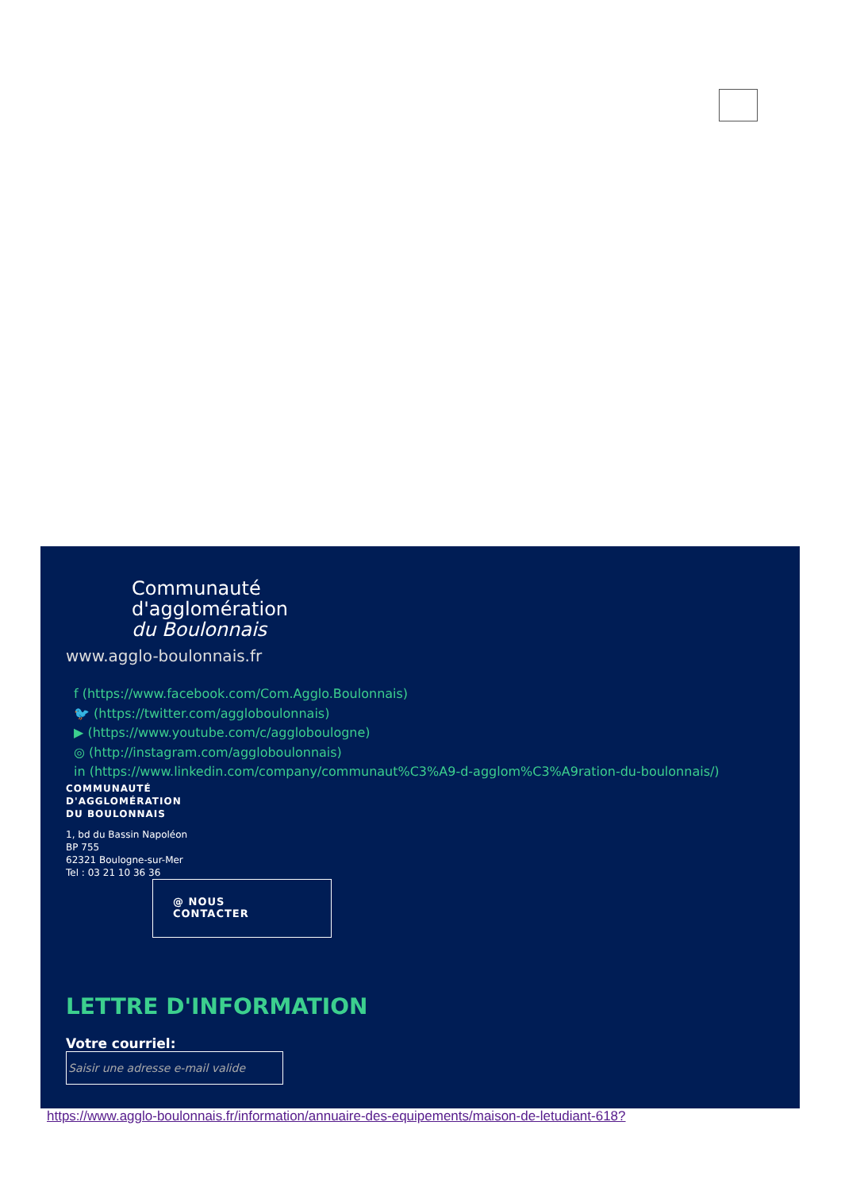Communauté
d'agglomération
du Boulonnais
www.agglo-boulonnais.fr
f (https://www.facebook.com/Com.Agglo.Boulonnais)
🐦 (https://twitter.com/aggloboulonnais)
▶ (https://www.youtube.com/c/aggloboulogne)
◎ (http://instagram.com/aggloboulonnais)
in (https://www.linkedin.com/company/communaut%C3%A9-d-agglom%C3%A9ration-du-boulonnais/)
COMMUNAUTÉ
D'AGGLOMÉRATION
DU BOULONNAIS
1, bd du Bassin Napoléon
BP 755
62321 Boulogne-sur-Mer
Tel : 03 21 10 36 36
@ NOUS
CONTACTER
LETTRE D'INFORMATION
Votre courriel:
Saisir une adresse e-mail valide
https://www.agglo-boulonnais.fr/information/annuaire-des-equipements/maison-de-letudiant-618?